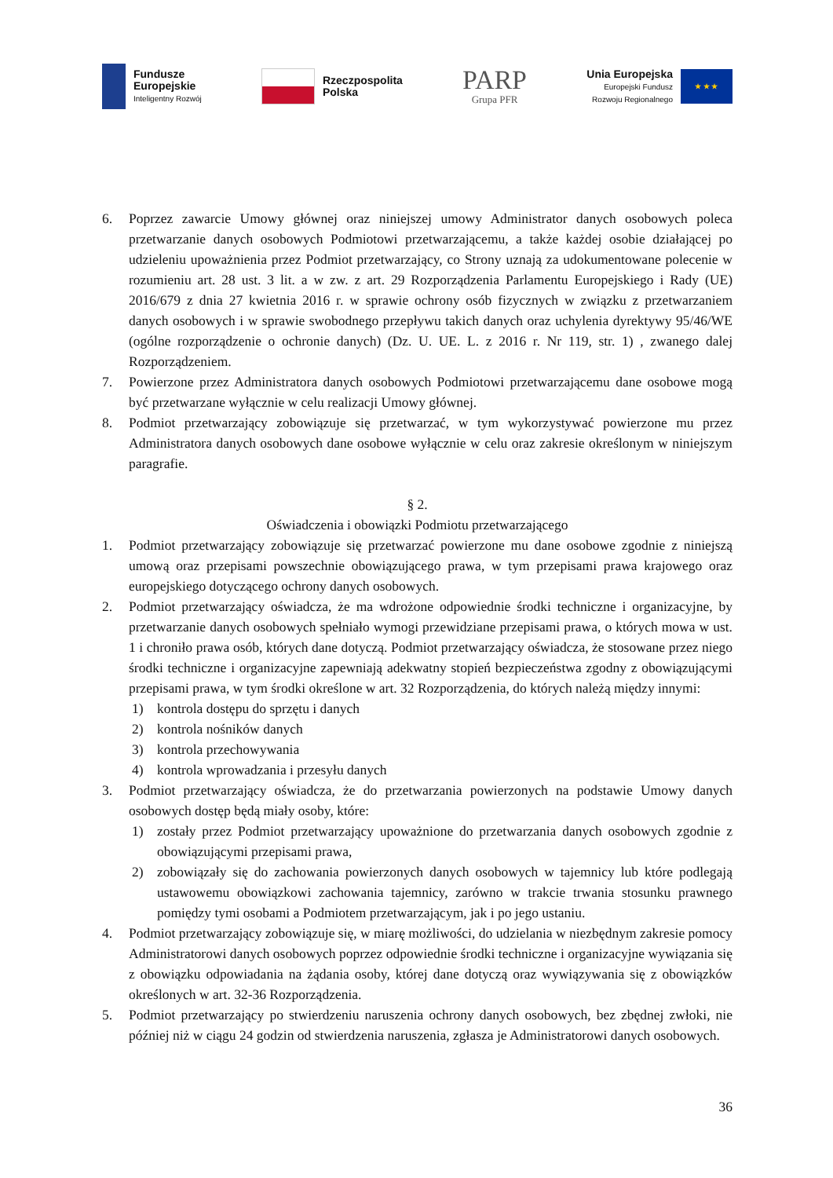Fundusze
Europejskie
Inteligentny Rozwój
Rzeczpospolita
Polska
PARP
Grupa PFR
Unia Europejska
Europejski Fundusz
Rozwoju Regionalnego
★ ★ ★
6. Poprzez zawarcie Umowy głównej oraz niniejszej umowy Administrator danych osobowych poleca przetwarzanie danych osobowych Podmiotowi przetwarzającemu, a także każdej osobie działającej po udzieleniu upoważnienia przez Podmiot przetwarzający, co Strony uznają za udokumentowane polecenie w rozumieniu art. 28 ust. 3 lit. a w zw. z art. 29 Rozporządzenia Parlamentu Europejskiego i Rady (UE) 2016/679 z dnia 27 kwietnia 2016 r. w sprawie ochrony osób fizycznych w związku z przetwarzaniem danych osobowych i w sprawie swobodnego przepływu takich danych oraz uchylenia dyrektywy 95/46/WE (ogólne rozporządzenie o ochronie danych) (Dz. U. UE. L. z 2016 r. Nr 119, str. 1) , zwanego dalej Rozporządzeniem.
7. Powierzone przez Administratora danych osobowych Podmiotowi przetwarzającemu dane osobowe mogą być przetwarzane wyłącznie w celu realizacji Umowy głównej.
8. Podmiot przetwarzający zobowiązuje się przetwarzać, w tym wykorzystywać powierzone mu przez Administratora danych osobowych dane osobowe wyłącznie w celu oraz zakresie określonym w niniejszym paragrafie.
§ 2.
Oświadczenia i obowiązki Podmiotu przetwarzającego
1. Podmiot przetwarzający zobowiązuje się przetwarzać powierzone mu dane osobowe zgodnie z niniejszą umową oraz przepisami powszechnie obowiązującego prawa, w tym przepisami prawa krajowego oraz europejskiego dotyczącego ochrony danych osobowych.
2. Podmiot przetwarzający oświadcza, że ma wdrożone odpowiednie środki techniczne i organizacyjne, by przetwarzanie danych osobowych spełniało wymogi przewidziane przepisami prawa, o których mowa w ust. 1 i chroniło prawa osób, których dane dotyczą. Podmiot przetwarzający oświadcza, że stosowane przez niego środki techniczne i organizacyjne zapewniają adekwatny stopień bezpieczeństwa zgodny z obowiązującymi przepisami prawa, w tym środki określone w art. 32 Rozporządzenia, do których należą między innymi:
1) kontrola dostępu do sprzętu i danych
2) kontrola nośników danych
3) kontrola przechowywania
4) kontrola wprowadzania i przesyłu danych
3. Podmiot przetwarzający oświadcza, że do przetwarzania powierzonych na podstawie Umowy danych osobowych dostęp będą miały osoby, które:
1) zostały przez Podmiot przetwarzający upoważnione do przetwarzania danych osobowych zgodnie z obowiązującymi przepisami prawa,
2) zobowiązały się do zachowania powierzonych danych osobowych w tajemnicy lub które podlegają ustawowemu obowiązkowi zachowania tajemnicy, zarówno w trakcie trwania stosunku prawnego pomiędzy tymi osobami a Podmiotem przetwarzającym, jak i po jego ustaniu.
4. Podmiot przetwarzający zobowiązuje się, w miarę możliwości, do udzielania w niezbędnym zakresie pomocy Administratorowi danych osobowych poprzez odpowiednie środki techniczne i organizacyjne wywiązania się z obowiązku odpowiadania na żądania osoby, której dane dotyczą oraz wywiązywania się z obowiązków określonych w art. 32-36 Rozporządzenia.
5. Podmiot przetwarzający po stwierdzeniu naruszenia ochrony danych osobowych, bez zbędnej zwłoki, nie później niż w ciągu 24 godzin od stwierdzenia naruszenia, zgłasza je Administratorowi danych osobowych.
36